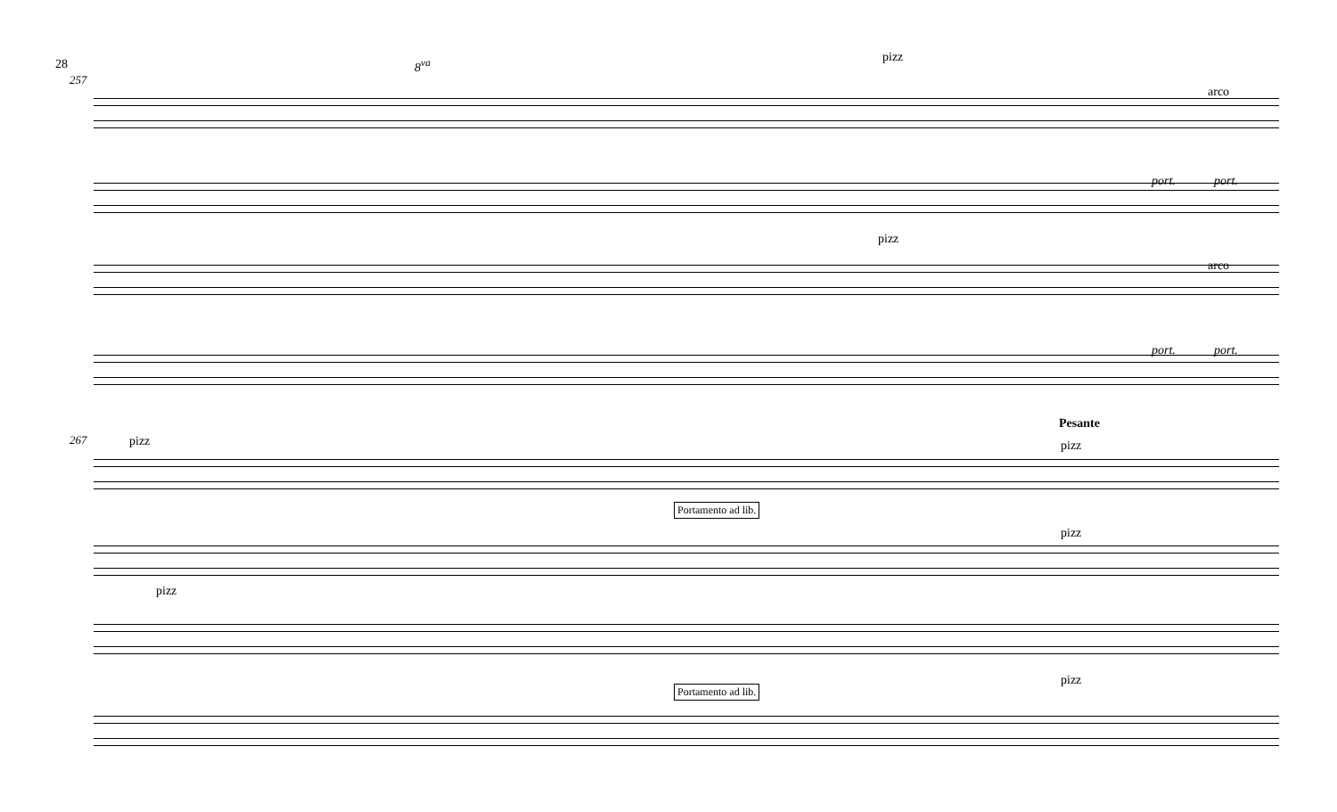28
257
8<sup>va</sup> pizz
arco
pizz
arco
port. port.
port. port.
267 pizz
Pesante
pizz
pizz
pizz
pizz
Portamento ad lib.
Portamento ad lib.